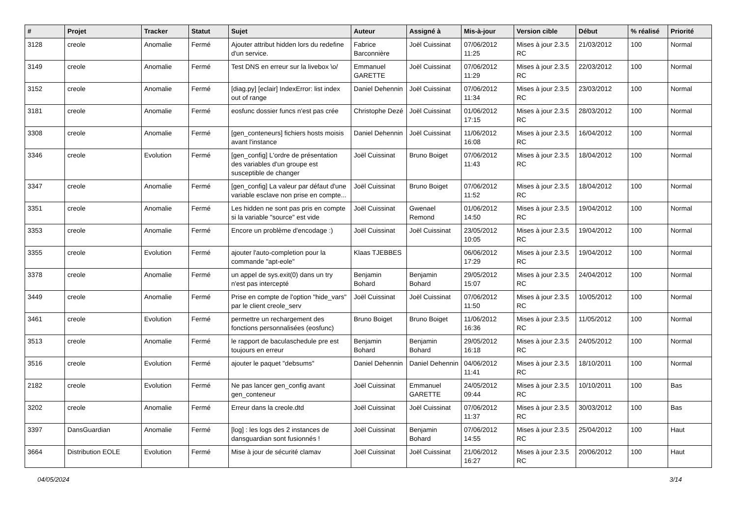| # | Projet | Tracker | Statut | Sujet | Auteur | Assigné à | Mis-à-jour | Version cible | Début | % réalisé | Priorité |
| --- | --- | --- | --- | --- | --- | --- | --- | --- | --- | --- | --- |
| 3128 | creole | Anomalie | Fermé | Ajouter attribut hidden lors du redefine d'un service. | Fabrice Barconnière | Joël Cuissinat | 07/06/2012 11:25 | Mises à jour 2.3.5 RC | 21/03/2012 | 100 | Normal |
| 3149 | creole | Anomalie | Fermé | Test DNS en erreur sur la livebox \o/ | Emmanuel GARETTE | Joël Cuissinat | 07/06/2012 11:29 | Mises à jour 2.3.5 RC | 22/03/2012 | 100 | Normal |
| 3152 | creole | Anomalie | Fermé | [diag.py] [eclair] IndexError: list index out of range | Daniel Dehennin | Joël Cuissinat | 07/06/2012 11:34 | Mises à jour 2.3.5 RC | 23/03/2012 | 100 | Normal |
| 3181 | creole | Anomalie | Fermé | eosfunc dossier funcs n'est pas crée | Christophe Dezé | Joël Cuissinat | 01/06/2012 17:15 | Mises à jour 2.3.5 RC | 28/03/2012 | 100 | Normal |
| 3308 | creole | Anomalie | Fermé | [gen_conteneurs] fichiers hosts moisis avant l'instance | Daniel Dehennin | Joël Cuissinat | 11/06/2012 16:08 | Mises à jour 2.3.5 RC | 16/04/2012 | 100 | Normal |
| 3346 | creole | Evolution | Fermé | [gen_config] L'ordre de présentation des variables d'un groupe est susceptible de changer | Joël Cuissinat | Bruno Boiget | 07/06/2012 11:43 | Mises à jour 2.3.5 RC | 18/04/2012 | 100 | Normal |
| 3347 | creole | Anomalie | Fermé | [gen_config] La valeur par défaut d'une variable esclave non prise en compte... | Joël Cuissinat | Bruno Boiget | 07/06/2012 11:52 | Mises à jour 2.3.5 RC | 18/04/2012 | 100 | Normal |
| 3351 | creole | Anomalie | Fermé | Les hidden ne sont pas pris en compte si la variable "source" est vide | Joël Cuissinat | Gwenael Remond | 01/06/2012 14:50 | Mises à jour 2.3.5 RC | 19/04/2012 | 100 | Normal |
| 3353 | creole | Anomalie | Fermé | Encore un problème d'encodage :) | Joël Cuissinat | Joël Cuissinat | 23/05/2012 10:05 | Mises à jour 2.3.5 RC | 19/04/2012 | 100 | Normal |
| 3355 | creole | Evolution | Fermé | ajouter l'auto-completion pour la commande "apt-eole" | Klaas TJEBBES | | 06/06/2012 17:29 | Mises à jour 2.3.5 RC | 19/04/2012 | 100 | Normal |
| 3378 | creole | Anomalie | Fermé | un appel de sys.exit(0) dans un try n'est pas intercepté | Benjamin Bohard | Benjamin Bohard | 29/05/2012 15:07 | Mises à jour 2.3.5 RC | 24/04/2012 | 100 | Normal |
| 3449 | creole | Anomalie | Fermé | Prise en compte de l'option "hide_vars" par le client creole_serv | Joël Cuissinat | Joël Cuissinat | 07/06/2012 11:50 | Mises à jour 2.3.5 RC | 10/05/2012 | 100 | Normal |
| 3461 | creole | Evolution | Fermé | permettre un rechargement des fonctions personnalisées (eosfunc) | Bruno Boiget | Bruno Boiget | 11/06/2012 16:36 | Mises à jour 2.3.5 RC | 11/05/2012 | 100 | Normal |
| 3513 | creole | Anomalie | Fermé | le rapport de baculaschedule pre est toujours en erreur | Benjamin Bohard | Benjamin Bohard | 29/05/2012 16:18 | Mises à jour 2.3.5 RC | 24/05/2012 | 100 | Normal |
| 3516 | creole | Evolution | Fermé | ajouter le paquet "debsums" | Daniel Dehennin | Daniel Dehennin | 04/06/2012 11:41 | Mises à jour 2.3.5 RC | 18/10/2011 | 100 | Normal |
| 2182 | creole | Evolution | Fermé | Ne pas lancer gen_config avant gen_conteneur | Joël Cuissinat | Emmanuel GARETTE | 24/05/2012 09:44 | Mises à jour 2.3.5 RC | 10/10/2011 | 100 | Bas |
| 3202 | creole | Anomalie | Fermé | Erreur dans la creole.dtd | Joël Cuissinat | Joël Cuissinat | 07/06/2012 11:37 | Mises à jour 2.3.5 RC | 30/03/2012 | 100 | Bas |
| 3397 | DansGuardian | Anomalie | Fermé | [log] : les logs des 2 instances de dansguardian sont fusionnés ! | Joël Cuissinat | Benjamin Bohard | 07/06/2012 14:55 | Mises à jour 2.3.5 RC | 25/04/2012 | 100 | Haut |
| 3664 | Distribution EOLE | Evolution | Fermé | Mise à jour de sécurité clamav | Joël Cuissinat | Joël Cuissinat | 21/06/2012 16:27 | Mises à jour 2.3.5 RC | 20/06/2012 | 100 | Haut |
04/05/2024 3/14